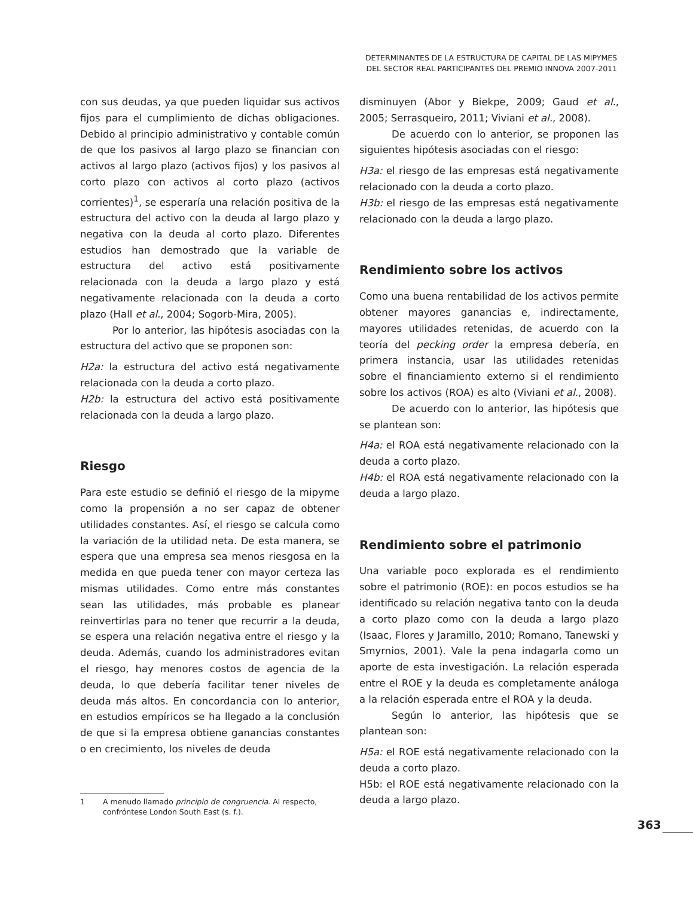DETERMINANTES DE LA ESTRUCTURA DE CAPITAL DE LAS MIPYMES
DEL SECTOR REAL PARTICIPANTES DEL PREMIO INNOVA 2007-2011
con sus deudas, ya que pueden liquidar sus activos fijos para el cumplimiento de dichas obligaciones. Debido al principio administrativo y contable común de que los pasivos al largo plazo se financian con activos al largo plazo (activos fijos) y los pasivos al corto plazo con activos al corto plazo (activos corrientes)<sup>1</sup>, se esperaría una relación positiva de la estructura del activo con la deuda al largo plazo y negativa con la deuda al corto plazo. Diferentes estudios han demostrado que la variable de estructura del activo está positivamente relacionada con la deuda a largo plazo y está negativamente relacionada con la deuda a corto plazo (Hall et al., 2004; Sogorb-Mira, 2005).
Por lo anterior, las hipótesis asociadas con la estructura del activo que se proponen son:
H2a: la estructura del activo está negativamente relacionada con la deuda a corto plazo.
H2b: la estructura del activo está positivamente relacionada con la deuda a largo plazo.
Riesgo
Para este estudio se definió el riesgo de la mipyme como la propensión a no ser capaz de obtener utilidades constantes. Así, el riesgo se calcula como la variación de la utilidad neta. De esta manera, se espera que una empresa sea menos riesgosa en la medida en que pueda tener con mayor certeza las mismas utilidades. Como entre más constantes sean las utilidades, más probable es planear reinvertirlas para no tener que recurrir a la deuda, se espera una relación negativa entre el riesgo y la deuda. Además, cuando los administradores evitan el riesgo, hay menores costos de agencia de la deuda, lo que debería facilitar tener niveles de deuda más altos. En concordancia con lo anterior, en estudios empíricos se ha llegado a la conclusión de que si la empresa obtiene ganancias constantes o en crecimiento, los niveles de deuda
1 A menudo llamado principio de congruencia. Al respecto, confróntese London South East (s. f.).
disminuyen (Abor y Biekpe, 2009; Gaud et al., 2005; Serrasqueiro, 2011; Viviani et al., 2008).
De acuerdo con lo anterior, se proponen las siguientes hipótesis asociadas con el riesgo:
H3a: el riesgo de las empresas está negativamente relacionado con la deuda a corto plazo.
H3b: el riesgo de las empresas está negativamente relacionado con la deuda a largo plazo.
Rendimiento sobre los activos
Como una buena rentabilidad de los activos permite obtener mayores ganancias e, indirectamente, mayores utilidades retenidas, de acuerdo con la teoría del pecking order la empresa debería, en primera instancia, usar las utilidades retenidas sobre el financiamiento externo si el rendimiento sobre los activos (ROA) es alto (Viviani et al., 2008).
De acuerdo con lo anterior, las hipótesis que se plantean son:
H4a: el ROA está negativamente relacionado con la deuda a corto plazo.
H4b: el ROA está negativamente relacionado con la deuda a largo plazo.
Rendimiento sobre el patrimonio
Una variable poco explorada es el rendimiento sobre el patrimonio (ROE): en pocos estudios se ha identificado su relación negativa tanto con la deuda a corto plazo como con la deuda a largo plazo (Isaac, Flores y Jaramillo, 2010; Romano, Tanewski y Smyrnios, 2001). Vale la pena indagarla como un aporte de esta investigación. La relación esperada entre el ROE y la deuda es completamente análoga a la relación esperada entre el ROA y la deuda.
Según lo anterior, las hipótesis que se plantean son:
H5a: el ROE está negativamente relacionado con la deuda a corto plazo.
H5b: el ROE está negativamente relacionado con la deuda a largo plazo.
363